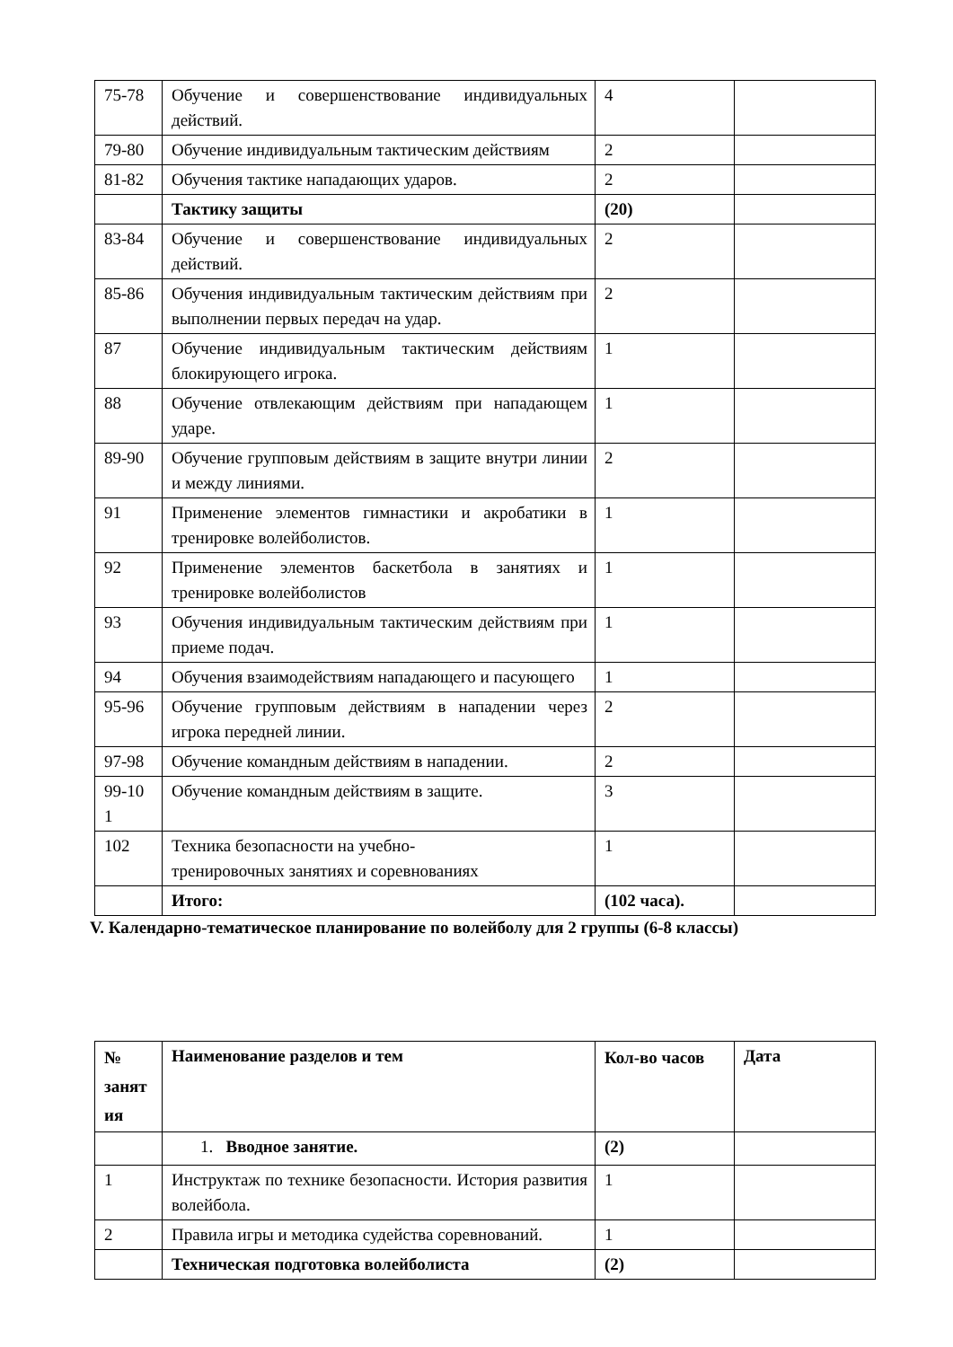| 75-78 | Обучение и совершенствование индивидуальных действий. | 4 | |
| 79-80 | Обучение индивидуальным тактическим действиям | 2 | |
| 81-82 | Обучения тактике нападающих ударов. | 2 | |
| | Тактику защиты | (20) | |
| 83-84 | Обучение и совершенствование индивидуальных действий. | 2 | |
| 85-86 | Обучения индивидуальным тактическим действиям при выполнении первых передач на удар. | 2 | |
| 87 | Обучение индивидуальным тактическим действиям блокирующего игрока. | 1 | |
| 88 | Обучение отвлекающим действиям при нападающем ударе. | 1 | |
| 89-90 | Обучение групповым действиям в защите внутри линии и между линиями. | 2 | |
| 91 | Применение элементов гимнастики и акробатики в тренировке волейболистов. | 1 | |
| 92 | Применение элементов баскетбола в занятиях и тренировке волейболистов | 1 | |
| 93 | Обучения индивидуальным тактическим действиям при приеме подач. | 1 | |
| 94 | Обучения взаимодействиям нападающего и пасующего | 1 | |
| 95-96 | Обучение групповым действиям в нападении через игрока передней линии. | 2 | |
| 97-98 | Обучение командным действиям в нападении. | 2 | |
| 99-10 1 | Обучение командным действиям в защите. | 3 | |
| 102 | Техника безопасности на учебно- тренировочных занятиях и соревнованиях | 1 | |
| | Итого: | (102 часа). | |
V. Календарно-тематическое планирование по волейболу для 2 группы (6-8 классы)
| № занят ия | Наименование разделов и тем | Кол-во часов | Дата |
| --- | --- | --- | --- |
| | 1. Вводное занятие. | (2) | |
| 1 | Инструктаж по технике безопасности. История развития волейбола. | 1 | |
| 2 | Правила игры и методика судейства соревнований. | 1 | |
| | Техническая подготовка волейболиста | (2) | |